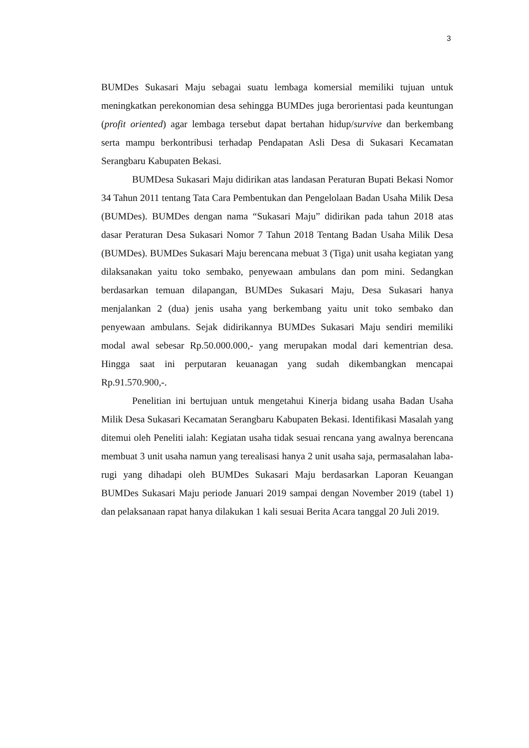3
BUMDes Sukasari Maju sebagai suatu lembaga komersial memiliki tujuan untuk meningkatkan perekonomian desa sehingga BUMDes juga berorientasi pada keuntungan (profit oriented) agar lembaga tersebut dapat bertahan hidup/survive dan berkembang serta mampu berkontribusi terhadap Pendapatan Asli Desa di Sukasari Kecamatan Serangbaru Kabupaten Bekasi.
BUMDesa Sukasari Maju didirikan atas landasan Peraturan Bupati Bekasi Nomor 34 Tahun 2011 tentang Tata Cara Pembentukan dan Pengelolaan Badan Usaha Milik Desa (BUMDes). BUMDes dengan nama “Sukasari Maju” didirikan pada tahun 2018 atas dasar Peraturan Desa Sukasari Nomor 7 Tahun 2018 Tentang Badan Usaha Milik Desa (BUMDes). BUMDes Sukasari Maju berencana mebuat 3 (Tiga) unit usaha kegiatan yang dilaksanakan yaitu toko sembako, penyewaan ambulans dan pom mini. Sedangkan berdasarkan temuan dilapangan, BUMDes Sukasari Maju, Desa Sukasari hanya menjalankan 2 (dua) jenis usaha yang berkembang yaitu unit toko sembako dan penyewaan ambulans. Sejak didirikannya BUMDes Sukasari Maju sendiri memiliki modal awal sebesar Rp.50.000.000,- yang merupakan modal dari kementrian desa. Hingga saat ini perputaran keuanagan yang sudah dikembangkan mencapai Rp.91.570.900,-.
Penelitian ini bertujuan untuk mengetahui Kinerja bidang usaha Badan Usaha Milik Desa Sukasari Kecamatan Serangbaru Kabupaten Bekasi. Identifikasi Masalah yang ditemui oleh Peneliti ialah: Kegiatan usaha tidak sesuai rencana yang awalnya berencana membuat 3 unit usaha namun yang terealisasi hanya 2 unit usaha saja, permasalahan laba-rugi yang dihadapi oleh BUMDes Sukasari Maju berdasarkan Laporan Keuangan BUMDes Sukasari Maju periode Januari 2019 sampai dengan November 2019 (tabel 1) dan pelaksanaan rapat hanya dilakukan 1 kali sesuai Berita Acara tanggal 20 Juli 2019.